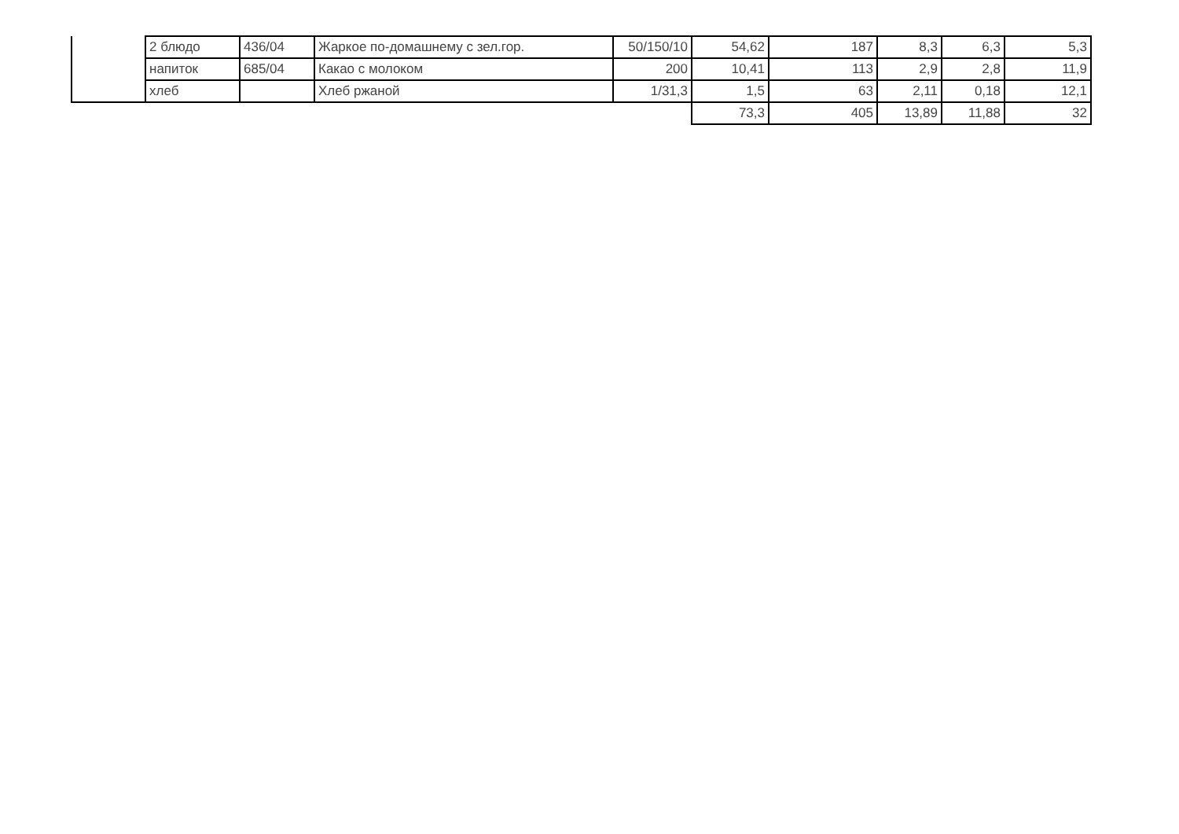| | 2 блюдо | 436/04 | Жаркое по-домашнему с зел.гор. | 50/150/10 | 54,62 | 187 | 8,3 | 6,3 | 5,3 |
| | напиток | 685/04 | Какао с молоком | 200 | 10,41 | 113 | 2,9 | 2,8 | 11,9 |
| | хлеб | | Хлеб ржаной | 1/31,3 | 1,5 | 63 | 2,11 | 0,18 | 12,1 |
| | | | | | 73,3 | 405 | 13,89 | 11,88 | 32 |